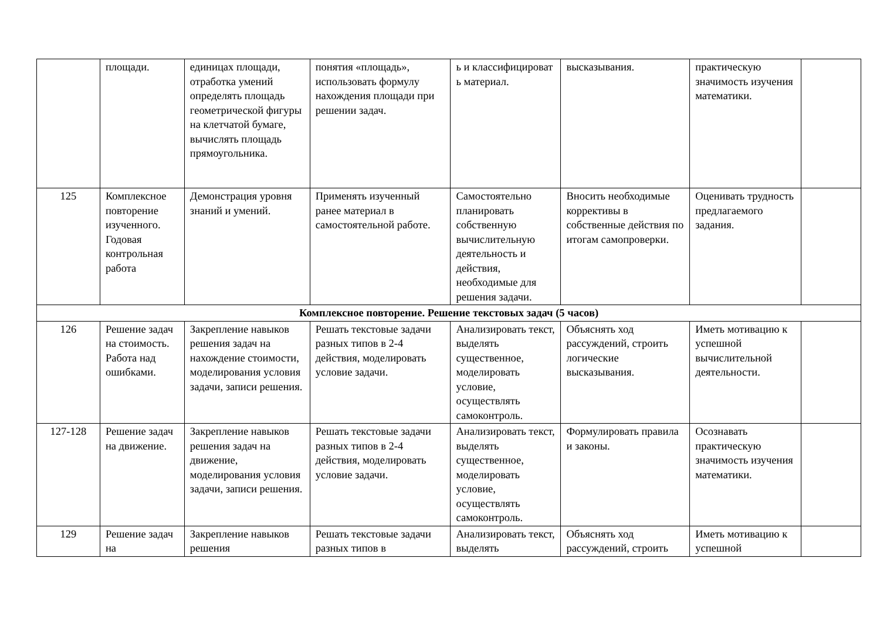| | площади. | единицах площади, отработка умений определять площадь геометрической фигуры на клетчатой бумаге, вычислять площадь прямоугольника. | понятия «площадь», использовать формулу нахождения площади при решении задач. | ь и классифицироват ь материал. | высказывания. | практическую значимость изучения математики. | |
| 125 | Комплексное повторение изученного. Годовая контрольная работа | Демонстрация уровня знаний и умений. | Применять изученный ранее материал в самостоятельной работе. | Самостоятельно планировать собственную вычислительную деятельность и действия, необходимые для решения задачи. | Вносить необходимые коррективы в собственные действия по итогам самопроверки. | Оценивать трудность предлагаемого задания. | |
| Комплексное повторение. Решение текстовых задач (5 часов) | | | | | | | |
| 126 | Решение задач на стоимость. Работа над ошибками. | Закрепление навыков решения задач на нахождение стоимости, моделирования условия задачи, записи решения. | Решать текстовые задачи разных типов в 2-4 действия, моделировать условие задачи. | Анализировать текст, выделять существенное, моделировать условие, осуществлять самоконтроль. | Объяснять ход рассуждений, строить логические высказывания. | Иметь мотивацию к успешной вычислительной деятельности. | |
| 127-128 | Решение задач на движение. | Закрепление навыков решения задач на движение, моделирования условия задачи, записи решения. | Решать текстовые задачи разных типов в 2-4 действия, моделировать условие задачи. | Анализировать текст, выделять существенное, моделировать условие, осуществлять самоконтроль. | Формулировать правила и законы. | Осознавать практическую значимость изучения математики. | |
| 129 | Решение задач на | Закрепление навыков решения | Решать текстовые задачи разных типов в | Анализировать текст, выделять | Объяснять ход рассуждений, строить | Иметь мотивацию к успешной | |